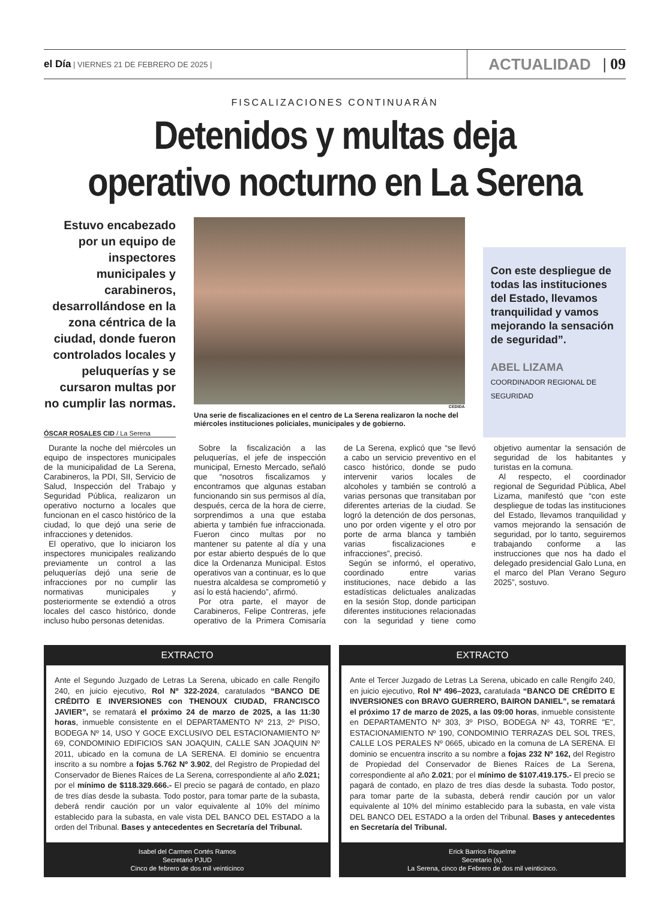el Día | VIERNES 21 DE FEBRERO DE 2025 |
ACTUALIDAD | 09
FISCALIZACIONES CONTINUARÁN
Detenidos y multas deja operativo nocturno en La Serena
Estuvo encabezado por un equipo de inspectores municipales y carabineros, desarrollándose en la zona céntrica de la ciudad, donde fueron controlados locales y peluquerías y se cursaron multas por no cumplir las normas.
ÓSCAR ROSALES CID / La Serena
CEDIDA
Una serie de fiscalizaciones en el centro de La Serena realizaron la noche del miércoles instituciones policiales, municipales y de gobierno.
Con este despliegue de todas las instituciones del Estado, llevamos tranquilidad y vamos mejorando la sensación de seguridad”.
ABEL LIZAMA
COORDINADOR REGIONAL DE SEGURIDAD
Durante la noche del miércoles un equipo de inspectores municipales de la municipalidad de La Serena, Carabineros, la PDI, SII, Servicio de Salud, Inspección del Trabajo y Seguridad Pública, realizaron un operativo nocturno a locales que funcionan en el casco histórico de la ciudad, lo que dejó una serie de infracciones y detenidos.
El operativo, que lo iniciaron los inspectores municipales realizando previamente un control a las peluquerías dejó una serie de infracciones por no cumplir las normativas municipales y posteriormente se extendió a otros locales del casco histórico, donde incluso hubo personas detenidas.
Sobre la fiscalización a las peluquerías, el jefe de inspección municipal, Ernesto Mercado, señaló que “nosotros fiscalizamos y encontramos que algunas estaban funcionando sin sus permisos al día, después, cerca de la hora de cierre, sorprendimos a una que estaba abierta y también fue infraccionada. Fueron cinco multas por no mantener su patente al día y una por estar abierto después de lo que dice la Ordenanza Municipal. Estos operativos van a continuar, es lo que nuestra alcaldesa se comprometió y así lo está haciendo”, afirmó.
Por otra parte, el mayor de Carabineros, Felipe Contreras, jefe operativo de la Primera Comisaría de La Serena, explicó que “se llevó a cabo un servicio preventivo en el casco histórico, donde se pudo intervenir varios locales de alcoholes y también se controló a varias personas que transitaban por diferentes arterias de la ciudad. Se logró la detención de dos personas, uno por orden vigente y el otro por porte de arma blanca y también varias fiscalizaciones e infracciones”, precisó.
Según se informó, el operativo, coordinado entre varias instituciones, nace debido a las estadísticas delictuales analizadas en la sesión Stop, donde participan diferentes instituciones relacionadas con la seguridad y tiene como objetivo aumentar la sensación de seguridad de los habitantes y turistas en la comuna.
Al respecto, el coordinador regional de Seguridad Pública, Abel Lizama, manifestó que “con este despliegue de todas las instituciones del Estado, llevamos tranquilidad y vamos mejorando la sensación de seguridad, por lo tanto, seguiremos trabajando conforme a las instrucciones que nos ha dado el delegado presidencial Galo Luna, en el marco del Plan Verano Seguro 2025”, sostuvo.
EXTRACTO
Ante el Segundo Juzgado de Letras La Serena, ubicado en calle Rengifo 240, en juicio ejecutivo, Rol Nº 322-2024, caratulados “BANCO DE CRÉDITO E INVERSIONES con THENOUX CIUDAD, FRANCISCO JAVIER”, se rematará el próximo 24 de marzo de 2025, a las 11:30 horas, inmueble consistente en el DEPARTAMENTO Nº 213, 2º PISO, BODEGA Nº 14, USO Y GOCE EXCLUSIVO DEL ESTACIONAMIENTO Nº 69, CONDOMINIO EDIFICIOS SAN JOAQUIN, CALLE SAN JOAQUIN Nº 2011, ubicado en la comuna de LA SERENA. El dominio se encuentra inscrito a su nombre a fojas 5.762 Nº 3.902, del Registro de Propiedad del Conservador de Bienes Raíces de La Serena, correspondiente al año 2.021; por el mínimo de $118.329.666.- El precio se pagará de contado, en plazo de tres días desde la subasta. Todo postor, para tomar parte de la subasta, deberá rendir caución por un valor equivalente al 10% del mínimo establecido para la subasta, en vale vista DEL BANCO DEL ESTADO a la orden del Tribunal. Bases y antecedentes en Secretaría del Tribunal.
Isabel del Carmen Cortés Ramos
Secretario PJUD
Cinco de febrero de dos mil veinticinco
EXTRACTO
Ante el Tercer Juzgado de Letras La Serena, ubicado en calle Rengifo 240, en juicio ejecutivo, Rol Nº 496–2023, caratulada “BANCO DE CRÉDITO E INVERSIONES con BRAVO GUERRERO, BAIRON DANIEL”, se rematará el próximo 17 de marzo de 2025, a las 09:00 horas, inmueble consistente en DEPARTAMENTO Nº 303, 3º PISO, BODEGA Nº 43, TORRE "E", ESTACIONAMIENTO Nº 190, CONDOMINIO TERRAZAS DEL SOL TRES, CALLE LOS PERALES Nº 0665, ubicado en la comuna de LA SERENA. El dominio se encuentra inscrito a su nombre a fojas 232 Nº 162, del Registro de Propiedad del Conservador de Bienes Raíces de La Serena, correspondiente al año 2.021; por el mínimo de $107.419.175.- El precio se pagará de contado, en plazo de tres días desde la subasta. Todo postor, para tomar parte de la subasta, deberá rendir caución por un valor equivalente al 10% del mínimo establecido para la subasta, en vale vista DEL BANCO DEL ESTADO a la orden del Tribunal. Bases y antecedentes en Secretaría del Tribunal.
Erick Barrios Riquelme
Secretario (s).
La Serena, cinco de Febrero de dos mil veinticinco.